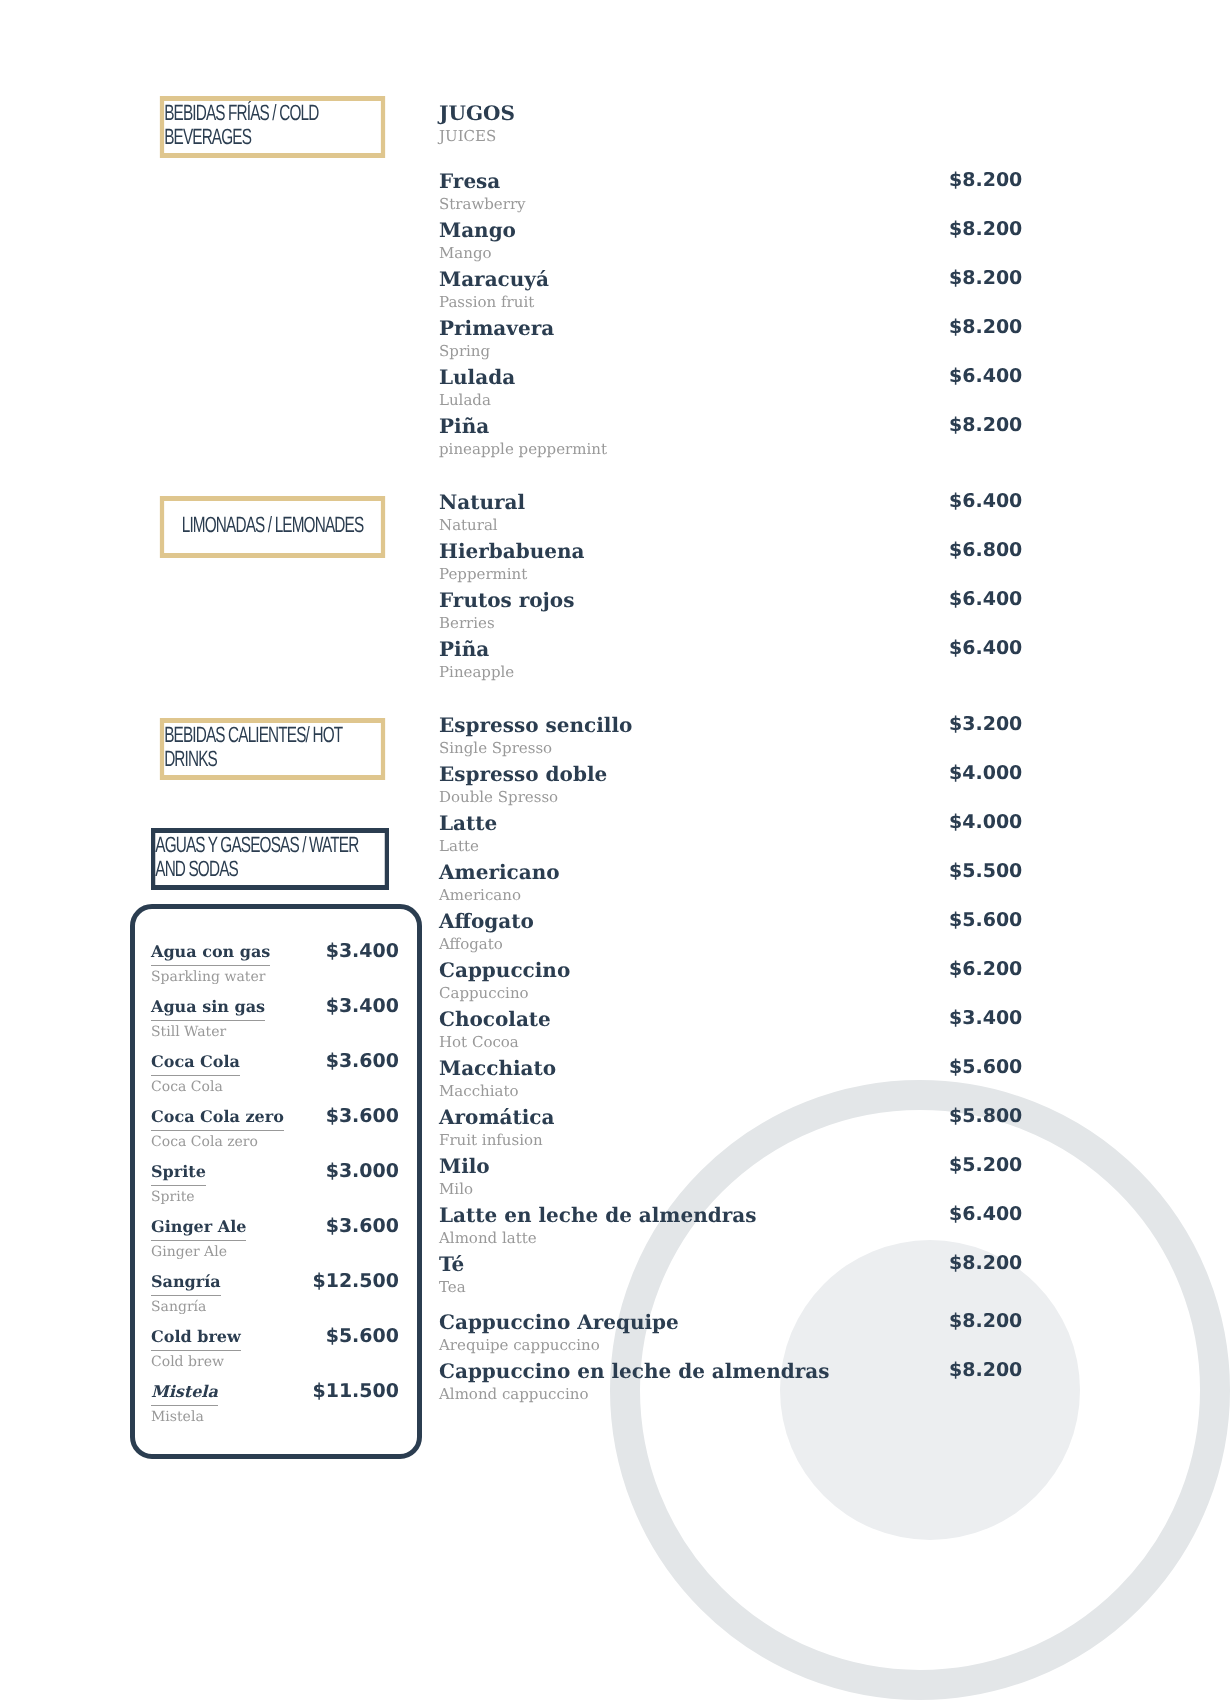BEBIDAS FRÍAS / COLD BEVERAGES
LIMONADAS / LEMONADES
BEBIDAS CALIENTES/ HOT DRINKS
AGUAS Y GASEOSAS / WATER AND SODAS
Agua con gas $3.400
Sparkling water
Agua sin gas $3.400
Still Water
Coca Cola $3.600
Coca Cola
Coca Cola zero $3.600
Coca Cola zero
Sprite $3.000
Sprite
Ginger Ale $3.600
Ginger Ale
Sangría $12.500
Sangría
Cold brew $5.600
Cold brew
Mistela $11.500
Mistela
JUGOS
JUICES
Fresa $8.200
Strawberry
Mango $8.200
Mango
Maracuyá $8.200
Passion fruit
Primavera $8.200
Spring
Lulada $6.400
Lulada
Piña $8.200
pineapple peppermint
Natural $6.400
Natural
Hierbabuena $6.800
Peppermint
Frutos rojos $6.400
Berries
Piña $6.400
Pineapple
Espresso sencillo $3.200
Single Spresso
Espresso doble $4.000
Double Spresso
Latte $4.000
Latte
Americano $5.500
Americano
Affogato $5.600
Affogato
Cappuccino $6.200
Cappuccino
Chocolate $3.400
Hot Cocoa
Macchiato $5.600
Macchiato
Aromática $5.800
Fruit infusion
Milo $5.200
Milo
Latte en leche de almendras $6.400
Almond latte
Té $8.200
Tea
Cappuccino Arequipe $8.200
Arequipe cappuccino
Cappuccino en leche de almendras $8.200
Almond cappuccino